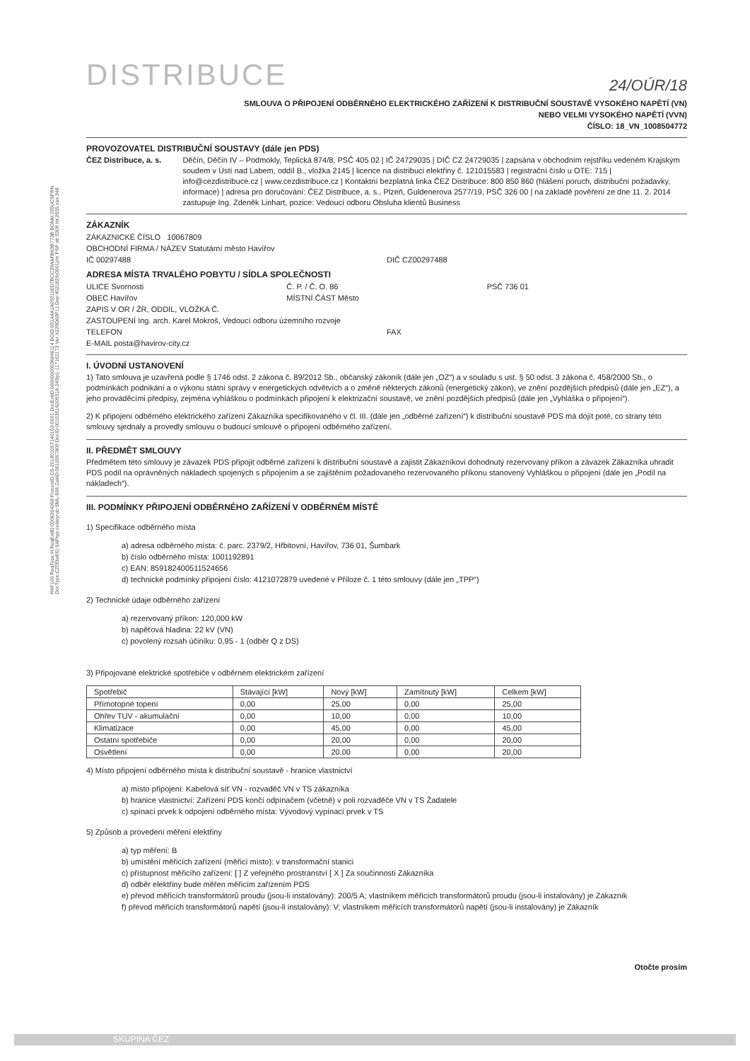R4P100 ReqType:H ReqExtID:0006204368 ProcesID:CS-20180105T140103-0001 DocExtID:00000000036846114 BOID:001A4A1A09211ED7BCC29AAFB63B773B BONM:ZISUCSPRN DocType:CZ05lwf(6) SAPtyp:celávyrob:SML-606 ZakID:0010067809 DocID:0010351620931A:249|p1-117162172 Ver:X229D60P11 Dav:4021829(0001)/m PSP str:5309 lst:2655 zas:348
DISTRIBUCE
24/OÚR/18
SMLOUVA O PŘIPOJENÍ ODBĚRNÉHO ELEKTRICKÉHO ZAŘÍZENÍ K DISTRIBUČNÍ SOUSTAVĚ VYSOKÉHO NAPĚTÍ (VN)
NEBO VELMI VYSOKÉHO NAPĚTÍ (VVN)
ČÍSLO: 18_VN_1008504772
PROVOZOVATEL DISTRIBUČNÍ SOUSTAVY (dále jen PDS)
ČEZ Distribuce, a. s. Děčín, Děčín IV – Podmokly, Teplická 874/8, PSČ 405 02 | IČ 24729035 | DIČ CZ 24729035 | zapsána v obchodním rejstříku vedeném Krajským soudem v Ústí nad Labem, oddíl B., vložka 2145 | licence na distribuci elektřiny č. 121015583 | registrační číslo u OTE: 715 | info@cezdistribuce.cz | www.cezdistribuce.cz | Kontaktní bezplatná linka ČEZ Distribuce: 800 850 860 (hlášení poruch, distribuční požadavky, informace) | adresa pro doručování: ČEZ Distribuce, a. s., Plzeň, Guldenerova 2577/19, PSČ 326 00 | na základě pověření ze dne 11. 2. 2014 zastupuje Ing. Zdeněk Linhart, pozice: Vedoucí odboru Obsluha klientů Business
ZÁKAZNÍK
ZÁKAZNICKÉ ČÍSLO 10067809
OBCHODNÍ FIRMA / NÁZEV Statutární město Havířov
IČ 00297488 DIČ CZ00297488
ADRESA MÍSTA TRVALÉHO POBYTU / SÍDLA SPOLEČNOSTI
ULICE Svornosti Č. P. / Č. O. 86 PSČ 736 01
OBEC Havířov MÍSTNÍ ČÁST Město
ZÁPIS V OR / ŽR, ODDÍL, VLOŽKA Č.
ZASTOUPENÍ Ing. arch. Karel Mokroš, Vedoucí odboru územního rozvoje
TELEFON FAX
E-MAIL posta@havirov-city.cz
I. ÚVODNÍ USTANOVENÍ
1) Tato smlouva je uzavřená podle § 1746 odst. 2 zákona č. 89/2012 Sb., občanský zákoník (dále jen „OZ“) a v souladu s ust. § 50 odst. 3 zákona č. 458/2000 Sb., o podmínkách podnikání a o výkonu státní správy v energetických odvětvích a o změně některých zákonů (energetický zákon), ve znění pozdějších předpisů (dále jen „EZ“), a jeho prováděcími předpisy, zejména vyhláškou o podmínkách připojení k elektrizační soustavě, ve znění pozdějších předpisů (dále jen „Vyhláška o připojení“).
2) K připojení odběrného elektrického zařízení Zákazníka specifikovaného v čl. III. (dále jen „odběrné zařízení“) k distribuční soustavě PDS má dojít poté, co strany této smlouvy sjednaly a provedly smlouvu o budoucí smlouvě o připojení odběrného zařízení.
II. PŘEDMĚT SMLOUVY
Předmětem této smlouvy je závazek PDS připojit odběrné zařízení k distribuční soustavě a zajistit Zákazníkovi dohodnutý rezervovaný příkon a závazek Zákazníka uhradit PDS podíl na oprávněných nákladech spojených s připojením a se zajištěním požadovaného rezervovaného příkonu stanovený Vyhláškou o připojení (dále jen „Podíl na nákladech“).
III. PODMÍNKY PŘIPOJENÍ ODBĚRNÉHO ZAŘÍZENÍ V ODBĚRNÉM MÍSTĚ
1) Specifikace odběrného místa
a) adresa odběrného místa: č. parc. 2379/2, Hřbitovní, Havířov, 736 01, Šumbark
b) číslo odběrného místa: 1001192891
c) EAN: 859182400511524656
d) technické podmínky připojení číslo: 4121072879 uvedené v Příloze č. 1 této smlouvy (dále jen „TPP“)
2) Technické údaje odběrného zařízení
a) rezervovaný příkon: 120,000 kW
b) napěťová hladina: 22 kV (VN)
c) povolený rozsah účiníku: 0,95 - 1 (odběr Q z DS)
3) Připojované elektrické spotřebiče v odběrném elektrickém zařízení
| Spotřebič | Stávající [kW] | Nový [kW] | Zamítnutý [kW] | Celkem [kW] |
| --- | --- | --- | --- | --- |
| Přímotopné topení | 0,00 | 25,00 | 0,00 | 25,00 |
| Ohřev TUV - akumulační | 0,00 | 10,00 | 0,00 | 10,00 |
| Klimatizace | 0,00 | 45,00 | 0,00 | 45,00 |
| Ostatní spotřebiče | 0,00 | 20,00 | 0,00 | 20,00 |
| Osvětlení | 0,00 | 20,00 | 0,00 | 20,00 |
4) Místo připojení odběrného místa k distribuční soustavě - hranice vlastnictví
a) místo připojení: Kabelová síť VN - rozvaděč VN v TS zákazníka
b) hranice vlastnictví: Zařízení PDS končí odpínačem (včetně) v poli rozvaděče VN v TS Žadatele
c) spínací prvek k odpojení odběrného místa: Vývodový vypínací prvek v TS
5) Způsob a provedení měření elektřiny
a) typ měření: B
b) umístění měřicích zařízení (měřicí místo): v transformační stanici
c) přístupnost měřicího zařízení: [ ] Z veřejného prostranství [ X ] Za součinnosti Zákazníka
d) odběr elektřiny bude měřen měřicím zařízením PDS
e) převod měřicích transformátorů proudu (jsou-li instalovány): 200/5 A; vlastníkem měřicích transformátorů proudu (jsou-li instalovány) je Zákazník
f) převod měřicích transformátorů napětí (jsou-li instalovány): V; vlastníkem měřicích transformátorů napětí (jsou-li instalovány) je Zákazník
Otočte prosím
SKUPINA ČEZ